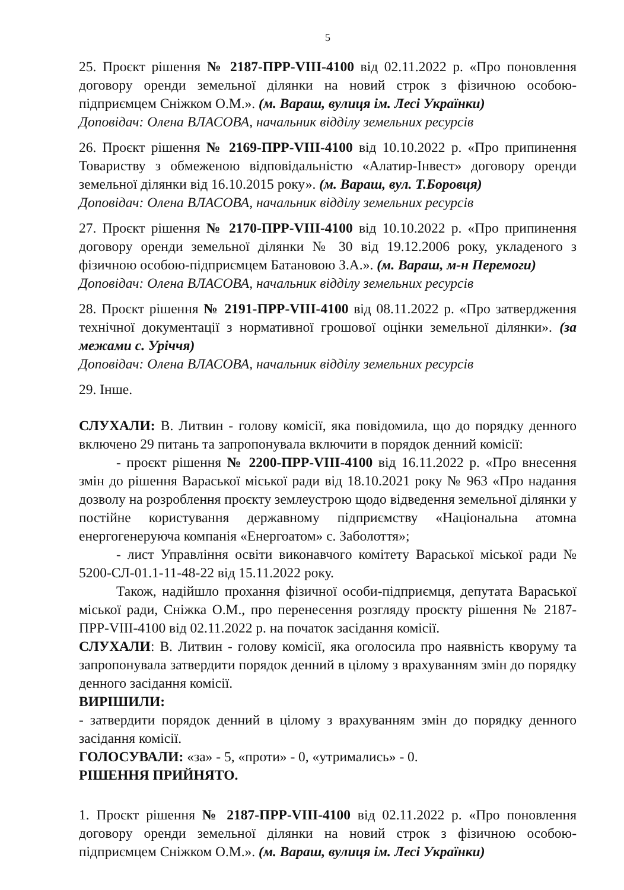5
25. Проєкт рішення № 2187-ПРР-VIII-4100 від 02.11.2022 р. «Про поновлення договору оренди земельної ділянки на новий строк з фізичною особою-підприємцем Сніжком О.М.». (м. Вараш, вулиця ім. Лесі Українки)
Доповідач: Олена ВЛАСОВА, начальник відділу земельних ресурсів
26. Проєкт рішення № 2169-ПРР-VIII-4100 від 10.10.2022 р. «Про припинення Товариству з обмеженою відповідальністю «Алатир-Інвест» договору оренди земельної ділянки від 16.10.2015 року». (м. Вараш, вул. Т.Боровця)
Доповідач: Олена ВЛАСОВА, начальник відділу земельних ресурсів
27. Проєкт рішення № 2170-ПРР-VIII-4100 від 10.10.2022 р. «Про припинення договору оренди земельної ділянки № 30 від 19.12.2006 року, укладеного з фізичною особою-підприємцем Батановою З.А.». (м. Вараш, м-н Перемоги)
Доповідач: Олена ВЛАСОВА, начальник відділу земельних ресурсів
28. Проєкт рішення № 2191-ПРР-VIII-4100 від 08.11.2022 р. «Про затвердження технічної документації з нормативної грошової оцінки земельної ділянки». (за межами с. Уріччя)
Доповідач: Олена ВЛАСОВА, начальник відділу земельних ресурсів
29. Інше.
СЛУХАЛИ: В. Литвин - голову комісії, яка повідомила, що до порядку денного включено 29 питань та запропонувала включити в порядок денний комісії:
- проєкт рішення № 2200-ПРР-VIII-4100 від 16.11.2022 р. «Про внесення змін до рішення Вараської міської ради від 18.10.2021 року № 963 «Про надання дозволу на розроблення проєкту землеустрою щодо відведення земельної ділянки у постійне користування державному підприємству «Національна атомна енергогенеруюча компанія «Енергоатом» с. Заболоття»;
- лист Управління освіти виконавчого комітету Вараської міської ради № 5200-СЛ-01.1-11-48-22 від 15.11.2022 року.
Також, надійшло прохання фізичної особи-підприємця, депутата Вараської міської ради, Сніжка О.М., про перенесення розгляду проєкту рішення № 2187-ПРР-VIII-4100 від 02.11.2022 р. на початок засідання комісії.
СЛУХАЛИ: В. Литвин - голову комісії, яка оголосила про наявність кворуму та запропонувала затвердити порядок денний в цілому з врахуванням змін до порядку денного засідання комісії.
ВИРІШИЛИ:
- затвердити порядок денний в цілому з врахуванням змін до порядку денного засідання комісії.
ГОЛОСУВАЛИ: «за» - 5, «проти» - 0, «утримались» - 0.
РІШЕННЯ ПРИЙНЯТО.
1. Проєкт рішення № 2187-ПРР-VIII-4100 від 02.11.2022 р. «Про поновлення договору оренди земельної ділянки на новий строк з фізичною особою-підприємцем Сніжком О.М.». (м. Вараш, вулиця ім. Лесі Українки)